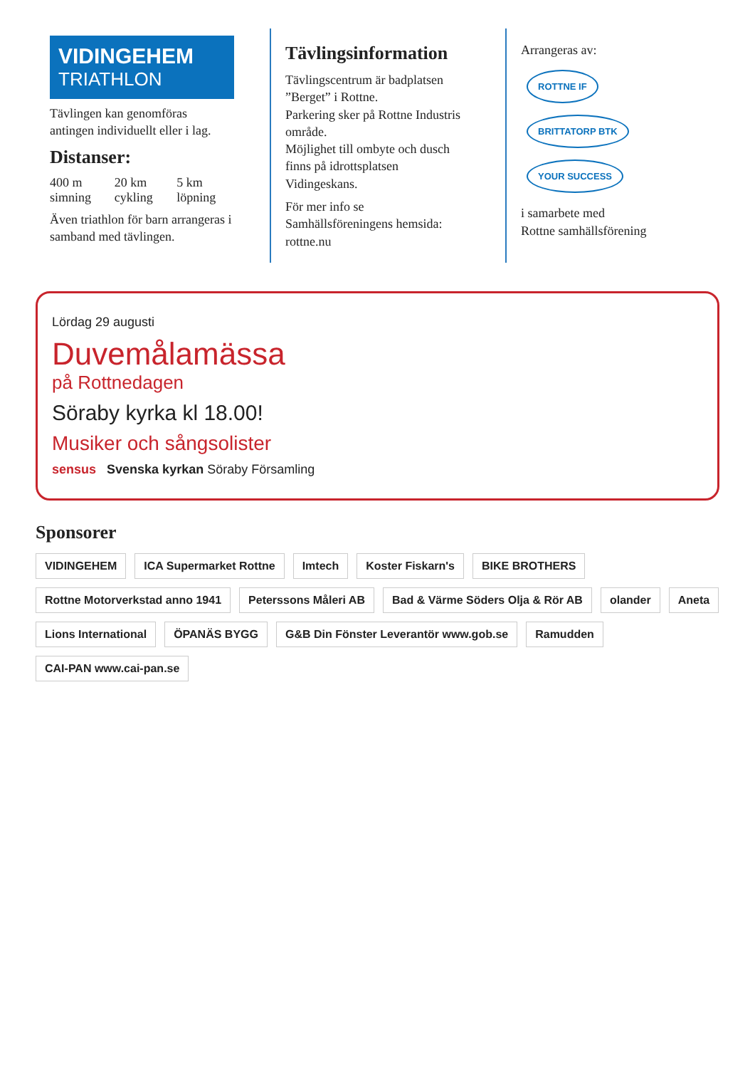VIDINGEHEM
TRIATHLON
Tävlingen kan genomföras antingen individuellt eller i lag.
Distanser:
400 m simning 20 km cykling 5 km löpning
Även triathlon för barn arrangeras i samband med tävlingen.
Tävlingsinformation
Tävlingscentrum är badplatsen ”Berget” i Rottne.
Parkering sker på Rottne Industris område.
Möjlighet till ombyte och dusch finns på idrottsplatsen Vidingeskans.
För mer info se Samhällsföreningens hemsida: rottne.nu
Arrangeras av:
ROTTNE IF BRITTATORP BTK YOUR SUCCESS
i samarbete med
Rottne samhällsförening
Lördag 29 augusti
Duvemålamässa
på Rottnedagen
Söraby kyrka kl 18.00!
Musiker och sångsolister
sensus Svenska kyrkan Söraby Församling
Sponsorer
VIDINGEHEM
ICA Supermarket Rottne
Imtech
Koster Fiskarn's
BIKE BROTHERS
Rottne Motorverkstad anno 1941
Peterssons Måleri AB
Bad & Värme Söders Olja & Rör AB
olander
Aneta
Lions International
ÖPANÄS BYGG
G&B Din Fönster Leverantör www.gob.se
Ramudden
CAI-PAN www.cai-pan.se